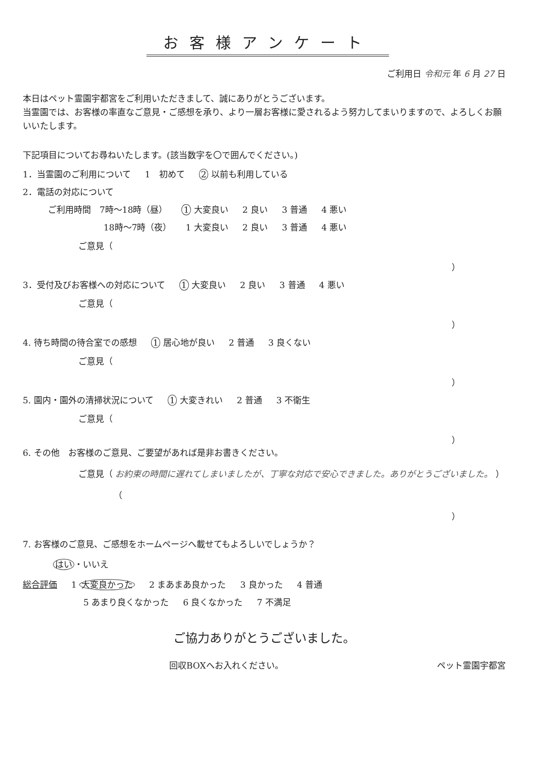お客様アンケート
ご利用日 令和元 年 6 月 27 日
本日はペット霊園宇都宮をご利用いただきまして、誠にありがとうございます。
当霊園では、お客様の率直なご意見・ご感想を承り、より一層お客様に愛されるよう努力してまいりますので、よろしくお願いいたします。
下記項目についてお尋ねいたします。(該当数字を〇で囲んでください。)
1．当霊園のご利用について 1　初めて 2 以前も利用している
2．電話の対応について
ご利用時間　7時～18時（昼） 1 大変良い 2 良い 3 普通 4 悪い
18時～7時（夜） 1 大変良い 2 良い 3 普通 4 悪い
ご意見（
）
3．受付及びお客様への対応について 1 大変良い 2 良い 3 普通 4 悪い
ご意見（
）
4. 待ち時間の待合室での感想 1 居心地が良い 2 普通 3 良くない
ご意見（
）
5. 園内・園外の清掃状況について 1 大変きれい 2 普通 3 不衛生
ご意見（
）
6. その他　お客様のご意見、ご要望があれば是非お書きください。
ご意見（ お約束の時間に遅れてしまいましたが、丁寧な対応で安心できました。ありがとうございました。 ）
（
）
7. お客様のご意見、ご感想をホームページへ載せてもよろしいでしょうか？
はい ・いいえ
総合評価 1 大変良かった 2 まあまあ良かった 3 良かった 4 普通
5 あまり良くなかった 6 良くなかった 7 不満足
ご協力ありがとうございました。
回収BOXへお入れください。 ペット霊園宇都宮